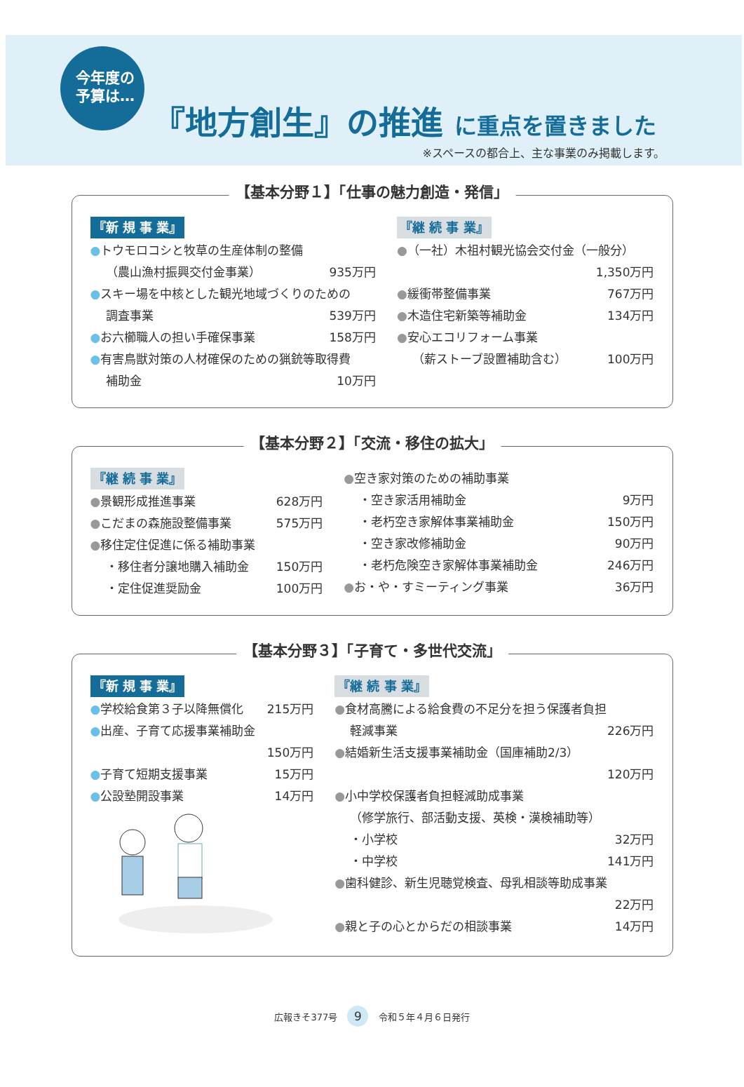今年度の
予算は…
『地方創生』の推進 に重点を置きました
※スペースの都合上、主な事業のみ掲載します。
【基本分野１】「仕事の魅力創造・発信」
『新 規 事 業』
●トウモロコシと牧草の生産体制の整備
（農山漁村振興交付金事業） 935万円
●スキー場を中核とした観光地域づくりのための
調査事業 539万円
●お六櫛職人の担い手確保事業 158万円
●有害鳥獣対策の人材確保のための猟銃等取得費
補助金 10万円
『継 続 事 業』
●（一社）木祖村観光協会交付金（一般分）
1,350万円
●緩衝帯整備事業 767万円
●木造住宅新築等補助金 134万円
●安心エコリフォーム事業
（薪ストーブ設置補助含む） 100万円
【基本分野２】「交流・移住の拡大」
『継 続 事 業』
●景観形成推進事業 628万円
●こだまの森施設整備事業 575万円
●移住定住促進に係る補助事業
・移住者分譲地購入補助金 150万円
・定住促進奨励金 100万円
●空き家対策のための補助事業
・空き家活用補助金 9万円
・老朽空き家解体事業補助金 150万円
・空き家改修補助金 90万円
・老朽危険空き家解体事業補助金 246万円
●お・や・すミーティング事業 36万円
【基本分野３】「子育て・多世代交流」
『新 規 事 業』
●学校給食第３子以降無償化 215万円
●出産、子育て応援事業補助金
150万円
●子育て短期支援事業 15万円
●公設塾開設事業 14万円
『継 続 事 業』
●食材高騰による給食費の不足分を担う保護者負担
軽減事業 226万円
●結婚新生活支援事業補助金（国庫補助2/3）
120万円
●小中学校保護者負担軽減助成事業
（修学旅行、部活動支援、英検・漢検補助等）
・小学校 32万円
・中学校 141万円
●歯科健診、新生児聴覚検査、母乳相談等助成事業
22万円
●親と子の心とからだの相談事業 14万円
広報きそ377号 9 令和５年４月６日発行